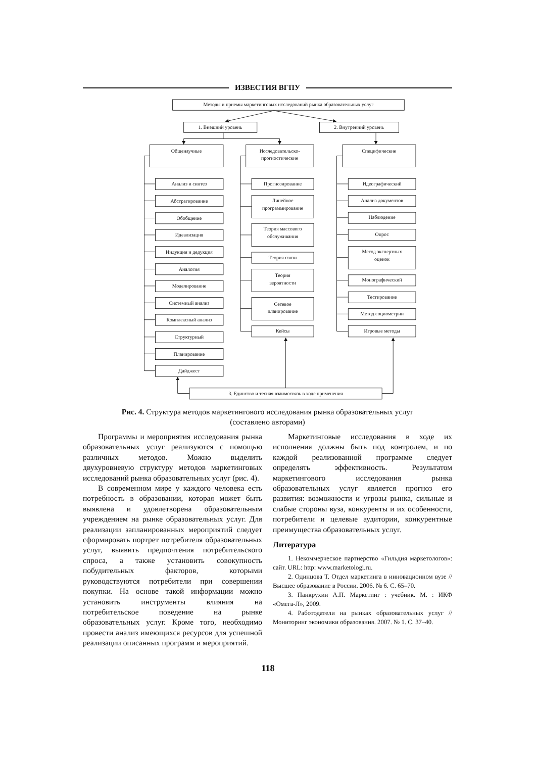ИЗВЕСТИЯ ВГПУ
Методы и приемы маркетинговых исследований рынка образовательных услуг
1. Внешний уровень
2. Внутренний уровень
Общенаучные
Исследовательско-
прогностические
Специфические
Анализ и синтез
Абстрагирование
Обобщение
Идеализация
Индукция и дедукция
Аналогия
Моделирование
Системный анализ
Комплексный анализ
Структурный
Планирование
Дайджест
Прогнозирование
Линейное
программирование
Теория массового
обслуживания
Теория связи
Теория
вероятности
Сетевое
планирование
Кейсы
Идеографический
Анализ документов
Наблюдение
Опрос
Метод экспертных
оценок
Монографический
Тестирование
Метод социометрии
Игровые методы
3. Единство и тесная взаимосвязь в ходе применения
Рис. 4. Структура методов маркетингового исследования рынка образовательных услуг
(составлено авторами)
Программы и мероприятия исследования рынка образовательных услуг реализуются с помощью различных методов. Можно выделить двухуровневую структуру методов маркетинговых исследований рынка образовательных услуг (рис. 4).
В современном мире у каждого человека есть потребность в образовании, которая может быть выявлена и удовлетворена образовательным учреждением на рынке образовательных услуг. Для реализации запланированных мероприятий следует сформировать портрет потребителя образовательных услуг, выявить предпочтения потребительского спроса, а также установить совокупность побудительных факторов, которыми руководствуются потребители при совершении покупки. На основе такой информации можно установить инструменты влияния на потребительское поведение на рынке образовательных услуг. Кроме того, необходимо провести анализ имеющихся ресурсов для успешной реализации описанных программ и мероприятий.
Маркетинговые исследования в ходе их исполнения должны быть под контролем, и по каждой реализованной программе следует определять эффективность. Результатом маркетингового исследования рынка образовательных услуг является прогноз его развития: возможности и угрозы рынка, сильные и слабые стороны вуза, конкуренты и их особенности, потребители и целевые аудитории, конкурентные преимущества образовательных услуг.
Литература
1. Некоммерческое партнерство «Гильдия маркетологов»: сайт. URL: http: www.marketologi.ru.
2. Одинцова Т. Отдел маркетинга в инновационном вузе // Высшее образование в России. 2006. № 6. С. 65–70.
3. Панкрухин А.П. Маркетинг : учебник. М. : ИКФ «Омега-Л», 2009.
4. Работодатели на рынках образовательных услуг // Мониторинг экономики образования. 2007. № 1. С. 37–40.
118